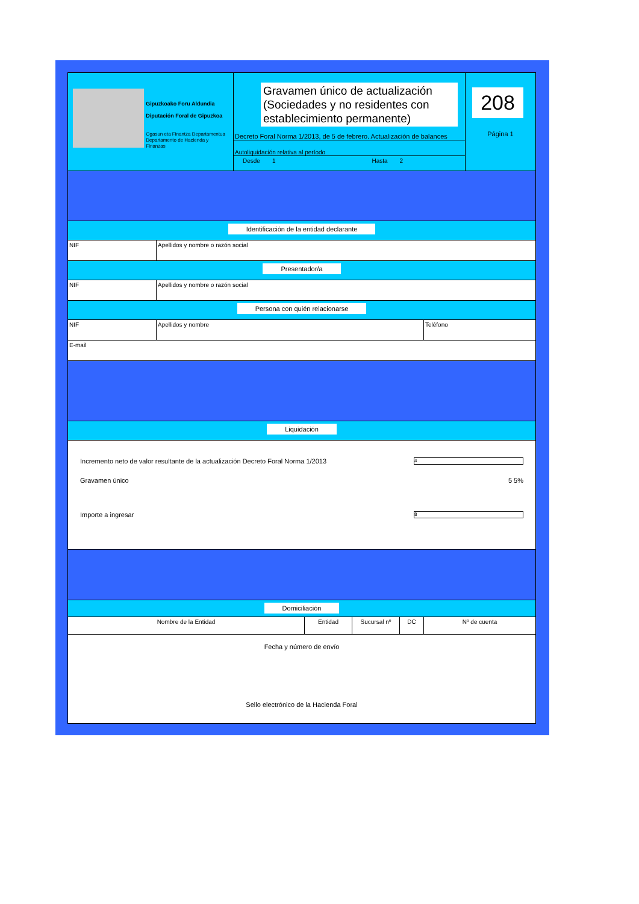Gipuzkoako Foru Aldundia
Diputación Foral de Gipuzkoa
Ogasun eta Finantza Departamentua
Departamento de Hacienda y Finanzas
Gravamen único de actualización (Sociedades y no residentes con establecimiento permanente)
Decreto Foral Norma 1/2013, de 5 de febrero. Actualización de balances
Autoliquidación relativa al período
Desde 1 Hasta 2
208
Página 1
Identificación de la entidad declarante
NIF Apellidos y nombre o razón social
Presentador/a
NIF Apellidos y nombre o razón social
Persona con quién relacionarse
NIF Apellidos y nombre Teléfono
E-mail
Liquidación
Incremento neto de valor resultante de la actualización Decreto Foral Norma 1/2013 4
Gravamen único 5 5%
Importe a ingresar 8
Domiciliación
Nombre de la Entidad Entidad Sucursal nº DC Nº de cuenta
Fecha y número de envío
Sello electrónico de la Hacienda Foral